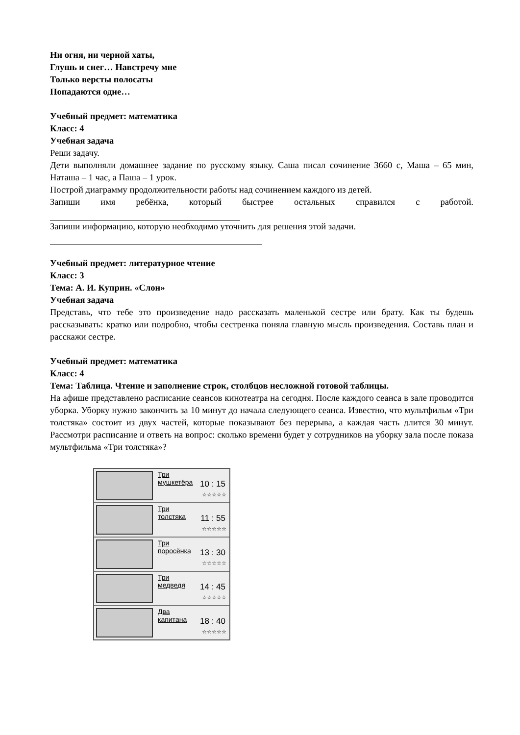Ни огня, ни черной хаты,
Глушь и снег… Навстречу мне
Только версты полосаты
Попадаются одне…
Учебный предмет: математика
Класс: 4
Учебная задача
Реши задачу.
Дети выполняли домашнее задание по русскому языку. Саша писал сочинение 3660 с, Маша – 65 мин, Наташа – 1 час, а Паша – 1 урок.
Построй диаграмму продолжительности работы над сочинением каждого из детей.
Запиши имя ребёнка, который быстрее остальных справился с работой.
Запиши информацию, которую необходимо уточнить для решения этой задачи.
Учебный предмет: литературное чтение
Класс: 3
Тема: А. И. Куприн. «Слон»
Учебная задача
Представь, что тебе это произведение надо рассказать маленькой сестре или брату. Как ты будешь рассказывать: кратко или подробно, чтобы сестренка поняла главную мысль произведения. Составь план и расскажи сестре.
Учебный предмет: математика
Класс: 4
Тема: Таблица. Чтение и заполнение строк, столбцов несложной готовой таблицы.
На афише представлено расписание сеансов кинотеатра на сегодня. После каждого сеанса в зале проводится уборка. Уборку нужно закончить за 10 минут до начала следующего сеанса. Известно, что мультфильм «Три толстяка» состоит из двух частей, которые показывают без перерыва, а каждая часть длится 30 минут. Рассмотри расписание и ответь на вопрос: сколько времени будет у сотрудников на уборку зала после показа мультфильма «Три толстяка»?
Три
мушкетёра
10 : 15
☆☆☆☆☆
Три
толстяка
11 : 55
☆☆☆☆☆
Три
поросёнка
13 : 30
☆☆☆☆☆
Три
медведя
14 : 45
☆☆☆☆☆
Два
капитана
18 : 40
☆☆☆☆☆